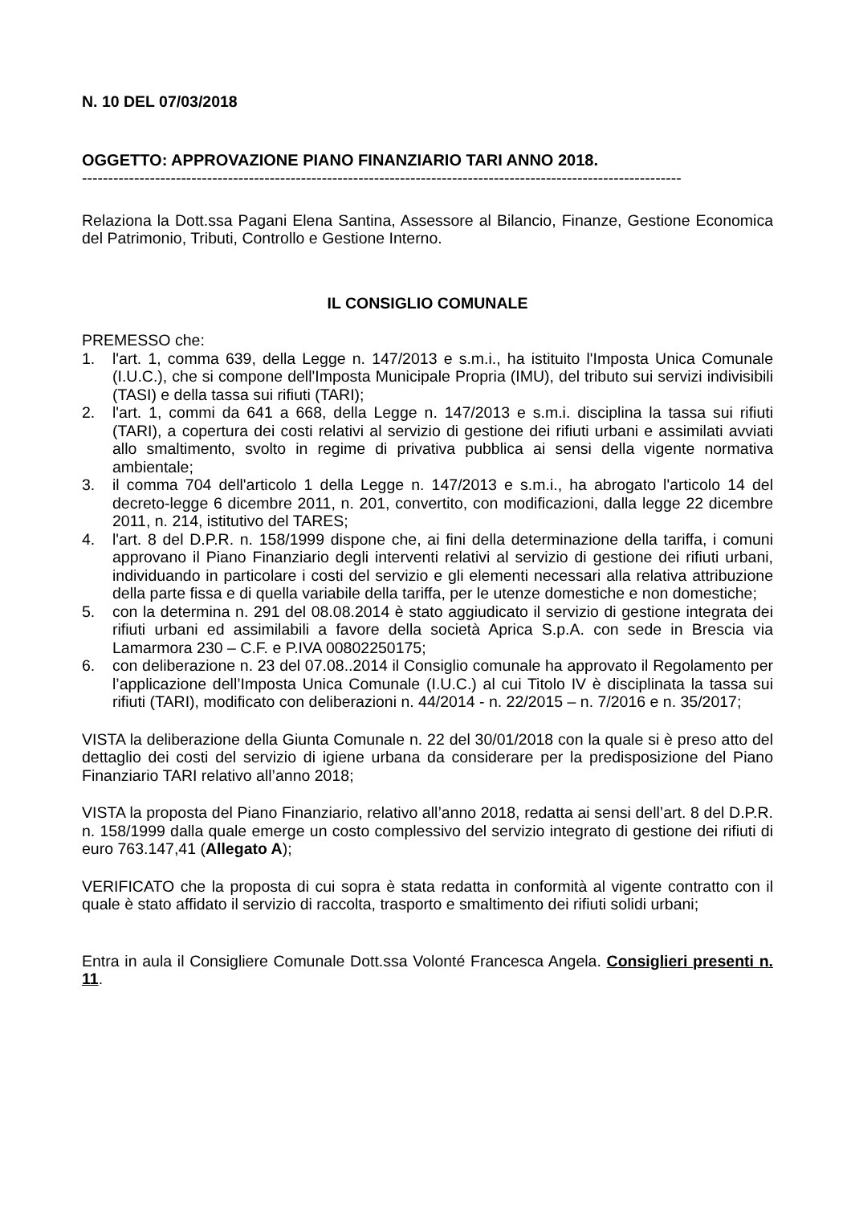N. 10 DEL 07/03/2018
OGGETTO: APPROVAZIONE PIANO FINANZIARIO TARI ANNO 2018.
-------------------------------------------------------------------------------------------------------------------
Relaziona la Dott.ssa Pagani Elena Santina, Assessore al Bilancio, Finanze, Gestione Economica del Patrimonio, Tributi, Controllo e Gestione Interno.
IL CONSIGLIO COMUNALE
PREMESSO che:
1. l'art. 1, comma 639, della Legge n. 147/2013 e s.m.i., ha istituito l'Imposta Unica Comunale (I.U.C.), che si compone dell'Imposta Municipale Propria (IMU), del tributo sui servizi indivisibili (TASI) e della tassa sui rifiuti (TARI);
2. l'art. 1, commi da 641 a 668, della Legge n. 147/2013 e s.m.i. disciplina la tassa sui rifiuti (TARI), a copertura dei costi relativi al servizio di gestione dei rifiuti urbani e assimilati avviati allo smaltimento, svolto in regime di privativa pubblica ai sensi della vigente normativa ambientale;
3. il comma 704 dell'articolo 1 della Legge n. 147/2013 e s.m.i., ha abrogato l'articolo 14 del decreto-legge 6 dicembre 2011, n. 201, convertito, con modificazioni, dalla legge 22 dicembre 2011, n. 214, istitutivo del TARES;
4. l'art. 8 del D.P.R. n. 158/1999 dispone che, ai fini della determinazione della tariffa, i comuni approvano il Piano Finanziario degli interventi relativi al servizio di gestione dei rifiuti urbani, individuando in particolare i costi del servizio e gli elementi necessari alla relativa attribuzione della parte fissa e di quella variabile della tariffa, per le utenze domestiche e non domestiche;
5. con la determina n. 291 del 08.08.2014 è stato aggiudicato il servizio di gestione integrata dei rifiuti urbani ed assimilabili a favore della società Aprica S.p.A. con sede in Brescia via Lamarmora 230 – C.F. e P.IVA 00802250175;
6. con deliberazione n. 23 del 07.08..2014 il Consiglio comunale ha approvato il Regolamento per l’applicazione dell’Imposta Unica Comunale (I.U.C.) al cui Titolo IV è disciplinata la tassa sui rifiuti (TARI), modificato con deliberazioni n. 44/2014 - n. 22/2015 – n. 7/2016 e n. 35/2017;
VISTA la deliberazione della Giunta Comunale n. 22 del 30/01/2018 con la quale si è preso atto del dettaglio dei costi del servizio di igiene urbana da considerare per la predisposizione del Piano Finanziario TARI relativo all’anno 2018;
VISTA la proposta del Piano Finanziario, relativo all’anno 2018, redatta ai sensi dell’art. 8 del D.P.R. n. 158/1999 dalla quale emerge un costo complessivo del servizio integrato di gestione dei rifiuti di euro 763.147,41 (Allegato A);
VERIFICATO che la proposta di cui sopra è stata redatta in conformità al vigente contratto con il quale è stato affidato il servizio di raccolta, trasporto e smaltimento dei rifiuti solidi urbani;
Entra in aula il Consigliere Comunale Dott.ssa Volonté Francesca Angela. Consiglieri presenti n. 11.